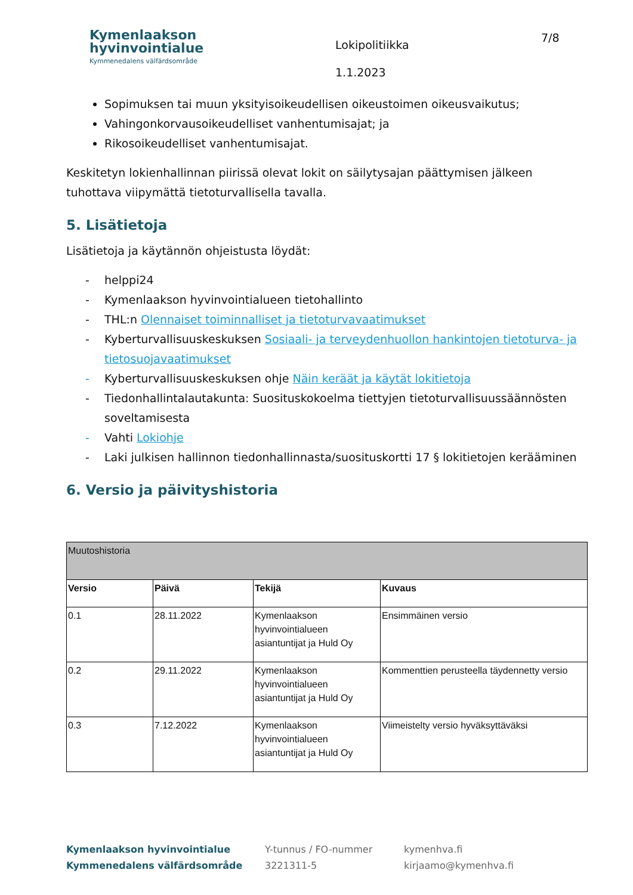Kymenlaakson
hyvinvointialue
Kymmenedalens välfärdsområde
Lokipolitiikka
1.1.2023
7/8
Sopimuksen tai muun yksityisoikeudellisen oikeustoimen oikeusvaikutus;
Vahingonkorvausoikeudelliset vanhentumisajat; ja
Rikosoikeudelliset vanhentumisajat.
Keskitetyn lokienhallinnan piirissä olevat lokit on säilytysajan päättymisen jälkeen tuhottava viipymättä tietoturvallisella tavalla.
5. Lisätietoja
Lisätietoja ja käytännön ohjeistusta löydät:
- helppi24
- Kymenlaakson hyvinvointialueen tietohallinto
- THL:n Olennaiset toiminnalliset ja tietoturvavaatimukset
- Kyberturvallisuuskeskuksen Sosiaali- ja terveydenhuollon hankintojen tietoturva- ja tietosuojavaatimukset
- Kyberturvallisuuskeskuksen ohje Näin keräät ja käytät lokitietoja
- Tiedonhallintalautakunta: Suosituskokoelma tiettyjen tietoturvallisuussäännösten soveltamisesta
- Vahti Lokiohje
- Laki julkisen hallinnon tiedonhallinnasta/suosituskortti 17 § lokitietojen kerääminen
6. Versio ja päivityshistoria
| Muutoshistoria | | | |
| --- | --- | --- | --- |
| Versio | Päivä | Tekijä | Kuvaus |
| 0.1 | 28.11.2022 | Kymenlaakson hyvinvointialueen asiantuntijat ja Huld Oy | Ensimmäinen versio |
| 0.2 | 29.11.2022 | Kymenlaakson hyvinvointialueen asiantuntijat ja Huld Oy | Kommenttien perusteella täydennetty versio |
| 0.3 | 7.12.2022 | Kymenlaakson hyvinvointialueen asiantuntijat ja Huld Oy | Viimeistelty versio hyväksyttäväksi |
Kymenlaakson hyvinvointialue
Kymmenedalens välfärdsområde
Y-tunnus / FO-nummer
3221311-5
kymenhva.fi
kirjaamo@kymenhva.fi